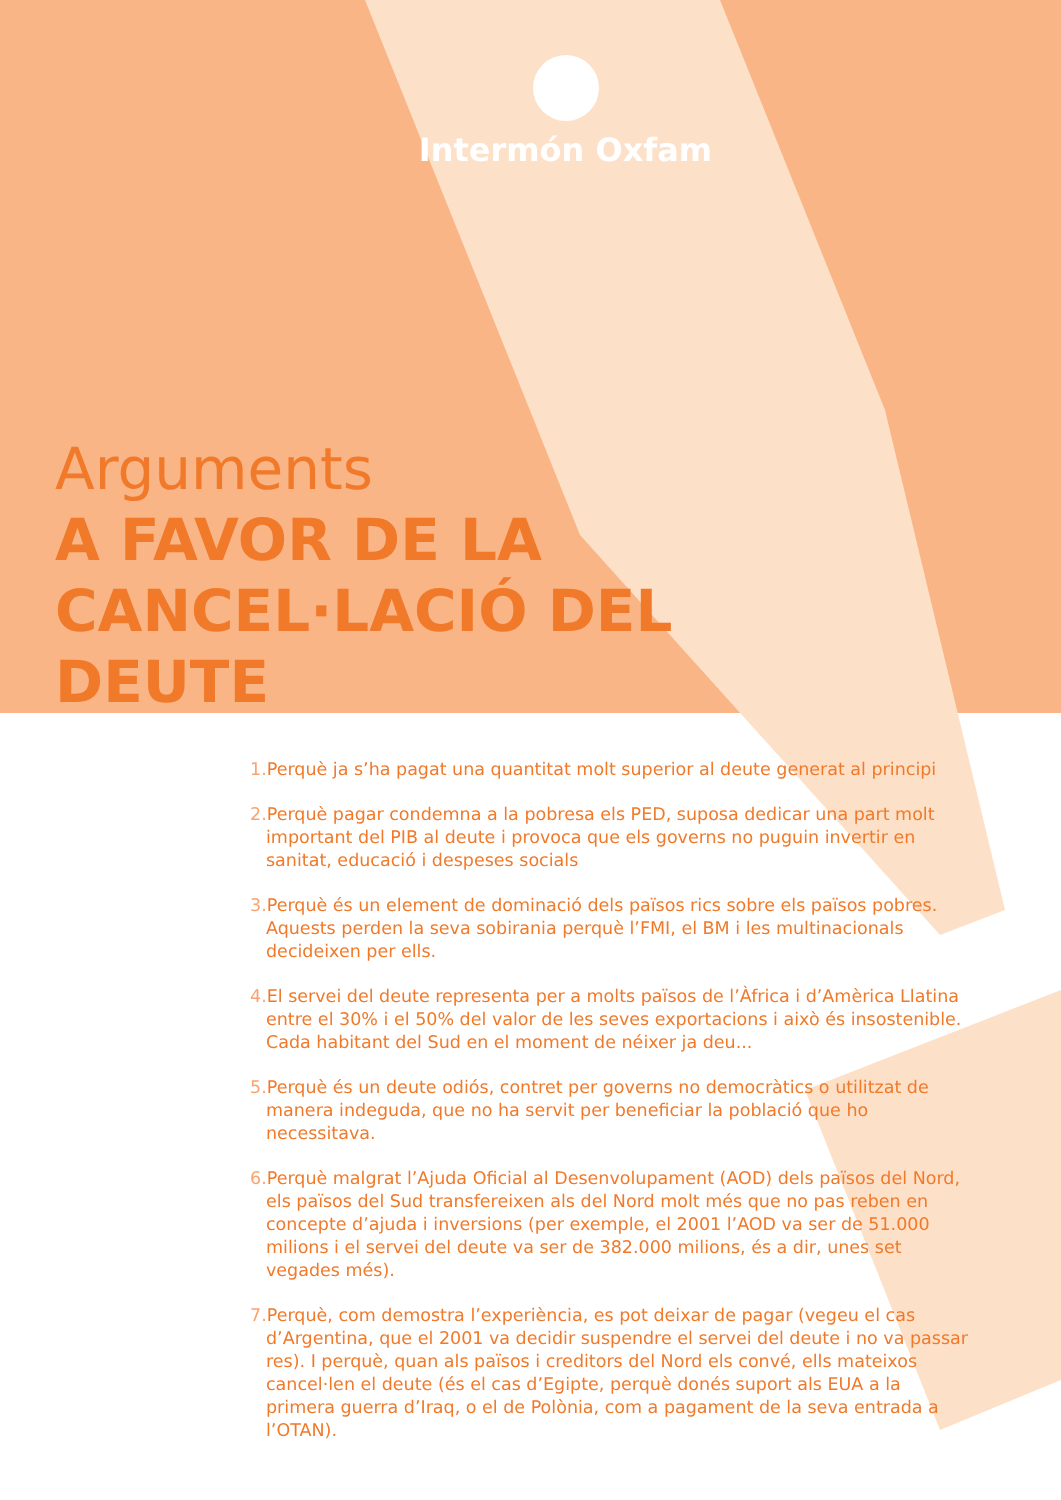Intermón Oxfam
Arguments
A FAVOR DE LA
CANCEL·LACIÓ DEL
DEUTE
1. Perquè ja s’ha pagat una quantitat molt superior al deute generat al principi
2. Perquè pagar condemna a la pobresa els PED, suposa dedicar una part molt important del PIB al deute i provoca que els governs no puguin invertir en sanitat, educació i despeses socials
3. Perquè és un element de dominació dels països rics sobre els països pobres. Aquests perden la seva sobirania perquè l’FMI, el BM i les multinacionals decideixen per ells.
4. El servei del deute representa per a molts països de l’Àfrica i d’Amèrica Llatina entre el 30% i el 50% del valor de les seves exportacions i això és insostenible. Cada habitant del Sud en el moment de néixer ja deu...
5. Perquè és un deute odiós, contret per governs no democràtics o utilitzat de manera indeguda, que no ha servit per beneficiar la població que ho necessitava.
6. Perquè malgrat l’Ajuda Oficial al Desenvolupament (AOD) dels països del Nord, els països del Sud transfereixen als del Nord molt més que no pas reben en concepte d’ajuda i inversions (per exemple, el 2001 l’AOD va ser de 51.000 milions i el servei del deute va ser de 382.000 milions, és a dir, unes set vegades més).
7. Perquè, com demostra l’experiència, es pot deixar de pagar (vegeu el cas d’Argentina, que el 2001 va decidir suspendre el servei del deute i no va passar res). I perquè, quan als països i creditors del Nord els convé, ells mateixos cancel·len el deute (és el cas d’Egipte, perquè donés suport als EUA a la primera guerra d’Iraq, o el de Polònia, com a pagament de la seva entrada a l’OTAN).